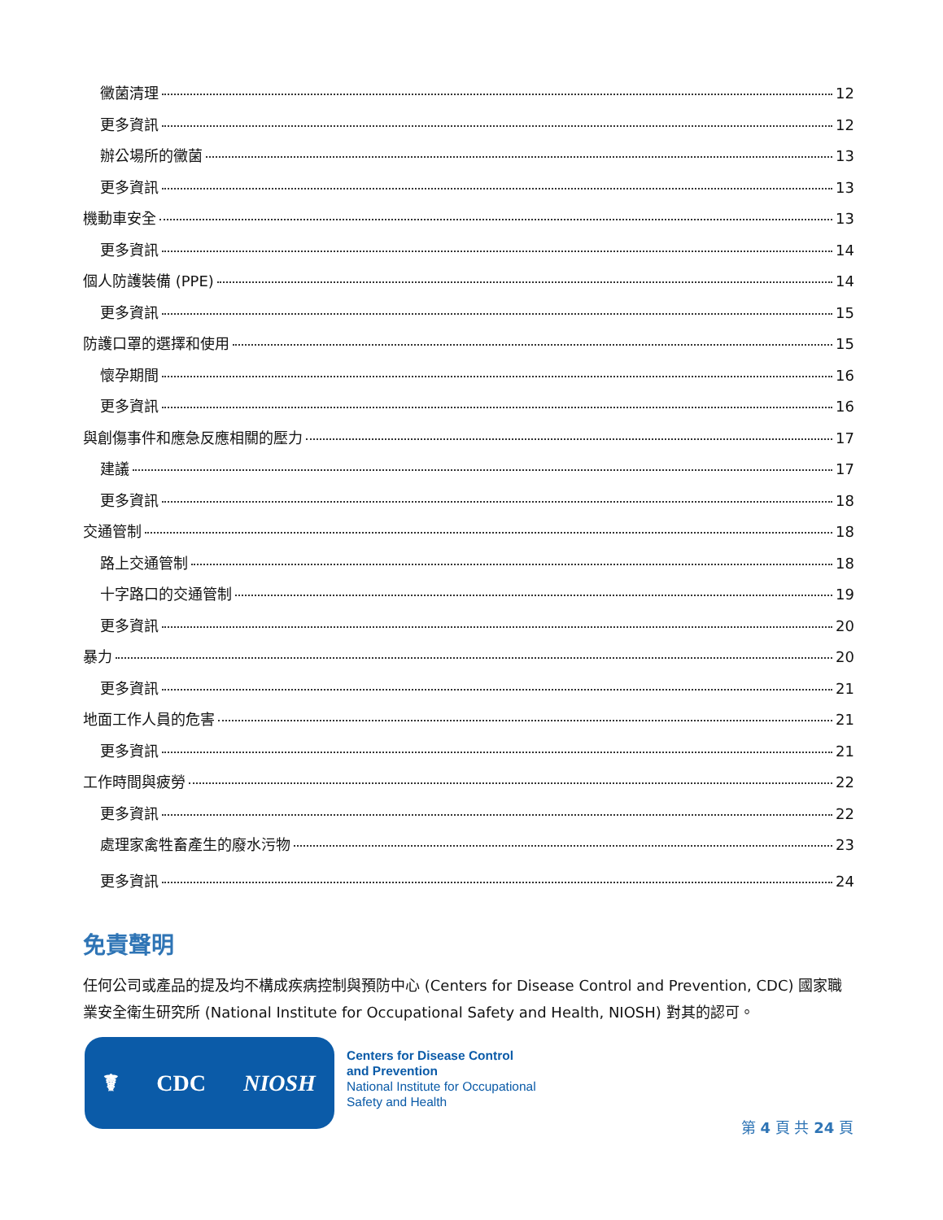黴菌清理 12
更多資訊 12
辦公場所的黴菌 13
更多資訊 13
機動車安全 13
更多資訊 14
個人防護裝備 (PPE) 14
更多資訊 15
防護口罩的選擇和使用 15
懷孕期間 16
更多資訊 16
與創傷事件和應急反應相關的壓力 17
建議 17
更多資訊 18
交通管制 18
路上交通管制 18
十字路口的交通管制 19
更多資訊 20
暴力 20
更多資訊 21
地面工作人員的危害 21
更多資訊 21
工作時間與疲勞 22
更多資訊 22
處理家禽牲畜產生的廢水污物 23
更多資訊 24
免責聲明
任何公司或產品的提及均不構成疾病控制與預防中心 (Centers for Disease Control and Prevention, CDC) 國家職業安全衛生研究所 (National Institute for Occupational Safety and Health, NIOSH) 對其的認可。
☤ CDC NIOSH
Centers for Disease Control
and Prevention
National Institute for Occupational
Safety and Health
第 4 頁 共 24 頁